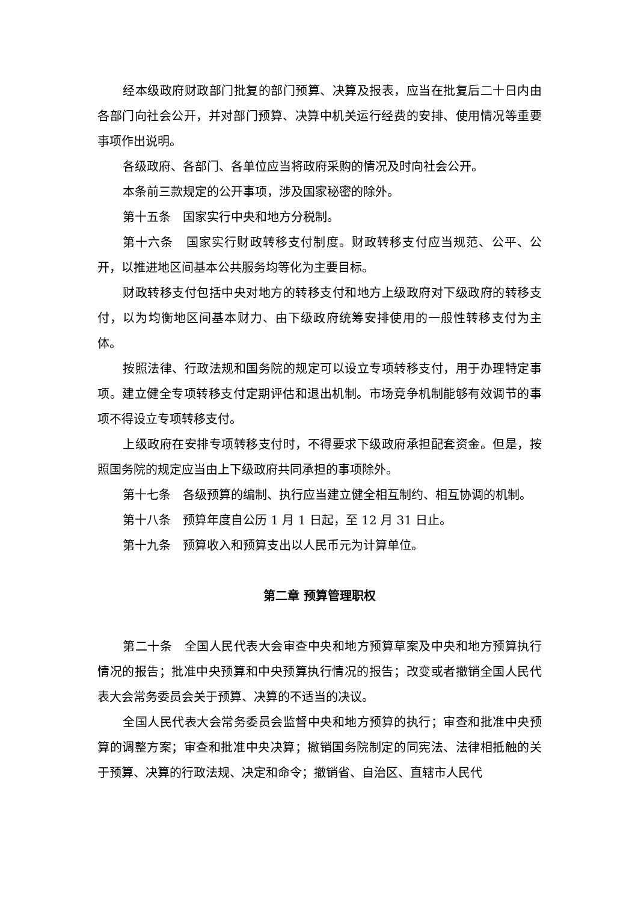经本级政府财政部门批复的部门预算、决算及报表，应当在批复后二十日内由各部门向社会公开，并对部门预算、决算中机关运行经费的安排、使用情况等重要事项作出说明。
各级政府、各部门、各单位应当将政府采购的情况及时向社会公开。
本条前三款规定的公开事项，涉及国家秘密的除外。
第十五条　国家实行中央和地方分税制。
第十六条　国家实行财政转移支付制度。财政转移支付应当规范、公平、公开，以推进地区间基本公共服务均等化为主要目标。
财政转移支付包括中央对地方的转移支付和地方上级政府对下级政府的转移支付，以为均衡地区间基本财力、由下级政府统筹安排使用的一般性转移支付为主体。
按照法律、行政法规和国务院的规定可以设立专项转移支付，用于办理特定事项。建立健全专项转移支付定期评估和退出机制。市场竞争机制能够有效调节的事项不得设立专项转移支付。
上级政府在安排专项转移支付时，不得要求下级政府承担配套资金。但是，按照国务院的规定应当由上下级政府共同承担的事项除外。
第十七条　各级预算的编制、执行应当建立健全相互制约、相互协调的机制。
第十八条　预算年度自公历 1 月 1 日起，至 12 月 31 日止。
第十九条　预算收入和预算支出以人民币元为计算单位。
第二章 预算管理职权
第二十条　全国人民代表大会审查中央和地方预算草案及中央和地方预算执行情况的报告；批准中央预算和中央预算执行情况的报告；改变或者撤销全国人民代表大会常务委员会关于预算、决算的不适当的决议。
全国人民代表大会常务委员会监督中央和地方预算的执行；审查和批准中央预算的调整方案；审查和批准中央决算；撤销国务院制定的同宪法、法律相抵触的关于预算、决算的行政法规、决定和命令；撤销省、自治区、直辖市人民代